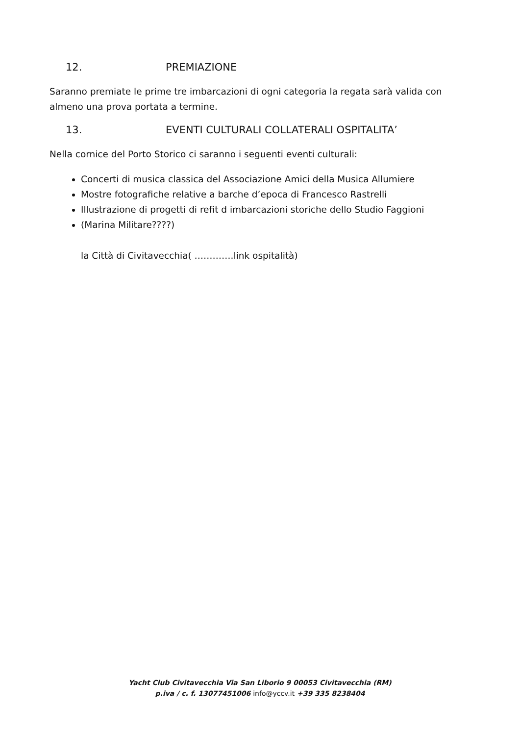12. PREMIAZIONE
Saranno premiate le prime tre imbarcazioni di ogni categoria la regata sarà valida con almeno una prova portata a termine.
13. EVENTI CULTURALI COLLATERALI OSPITALITA’
Nella cornice del Porto Storico ci saranno i seguenti eventi culturali:
Concerti di musica classica del Associazione Amici della Musica Allumiere
Mostre fotografiche relative a barche d’epoca di Francesco Rastrelli
Illustrazione di progetti di refit d imbarcazioni storiche dello Studio Faggioni
(Marina Militare????)
la Città di Civitavecchia( ………….link ospitalità)
Yacht Club Civitavecchia Via San Liborio 9 00053 Civitavecchia (RM)
p.iva / c. f. 13077451006 info@yccv.it +39 335 8238404